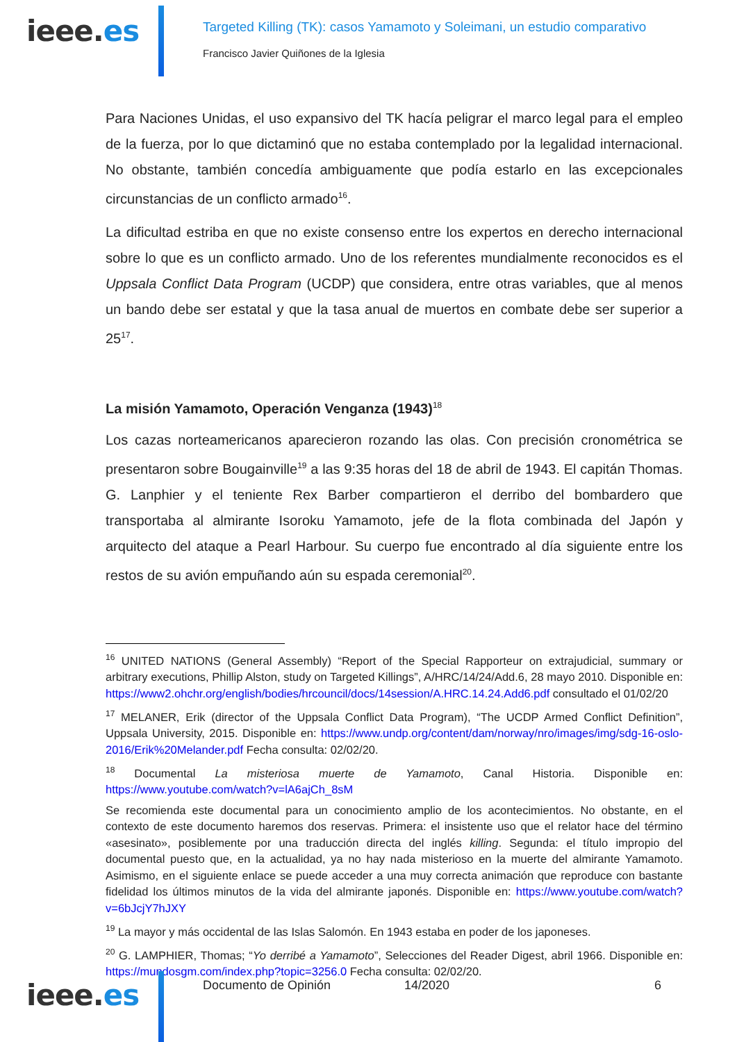ieee.es
Targeted Killing (TK): casos Yamamoto y Soleimani, un estudio comparativo
Francisco Javier Quiñones de la Iglesia
Para Naciones Unidas, el uso expansivo del TK hacía peligrar el marco legal para el empleo de la fuerza, por lo que dictaminó que no estaba contemplado por la legalidad internacional. No obstante, también concedía ambiguamente que podía estarlo en las excepcionales circunstancias de un conflicto armado<sup>16</sup>.
La dificultad estriba en que no existe consenso entre los expertos en derecho internacional sobre lo que es un conflicto armado. Uno de los referentes mundialmente reconocidos es el Uppsala Conflict Data Program (UCDP) que considera, entre otras variables, que al menos un bando debe ser estatal y que la tasa anual de muertos en combate debe ser superior a 25<sup>17</sup>.
La misión Yamamoto, Operación Venganza (1943)<sup>18</sup>
Los cazas norteamericanos aparecieron rozando las olas. Con precisión cronométrica se presentaron sobre Bougainville<sup>19</sup> a las 9:35 horas del 18 de abril de 1943. El capitán Thomas. G. Lanphier y el teniente Rex Barber compartieron el derribo del bombardero que transportaba al almirante Isoroku Yamamoto, jefe de la flota combinada del Japón y arquitecto del ataque a Pearl Harbour. Su cuerpo fue encontrado al día siguiente entre los restos de su avión empuñando aún su espada ceremonial<sup>20</sup>.
<sup>16</sup> UNITED NATIONS (General Assembly) “Report of the Special Rapporteur on extrajudicial, summary or arbitrary executions, Phillip Alston, study on Targeted Killings”, A/HRC/14/24/Add.6, 28 mayo 2010. Disponible en: https://www2.ohchr.org/english/bodies/hrcouncil/docs/14session/A.HRC.14.24.Add6.pdf consultado el 01/02/20
<sup>17</sup> MELANER, Erik (director of the Uppsala Conflict Data Program), “The UCDP Armed Conflict Definition”, Uppsala University, 2015. Disponible en: https://www.undp.org/content/dam/norway/nro/images/img/sdg-16-oslo-2016/Erik%20Melander.pdf Fecha consulta: 02/02/20.
<sup>18</sup> Documental La misteriosa muerte de Yamamoto, Canal Historia. Disponible en: https://www.youtube.com/watch?v=lA6ajCh_8sM
Se recomienda este documental para un conocimiento amplio de los acontecimientos. No obstante, en el contexto de este documento haremos dos reservas. Primera: el insistente uso que el relator hace del término «asesinato», posiblemente por una traducción directa del inglés killing. Segunda: el título impropio del documental puesto que, en la actualidad, ya no hay nada misterioso en la muerte del almirante Yamamoto. Asimismo, en el siguiente enlace se puede acceder a una muy correcta animación que reproduce con bastante fidelidad los últimos minutos de la vida del almirante japonés. Disponible en: https://www.youtube.com/watch?v=6bJcjY7hJXY
<sup>19</sup> La mayor y más occidental de las Islas Salomón. En 1943 estaba en poder de los japoneses.
<sup>20</sup> G. LAMPHIER, Thomas; “Yo derribé a Yamamoto”, Selecciones del Reader Digest, abril 1966. Disponible en: https://mundosgm.com/index.php?topic=3256.0 Fecha consulta: 02/02/20.
ieee.es
Documento de Opinión 14/2020 6